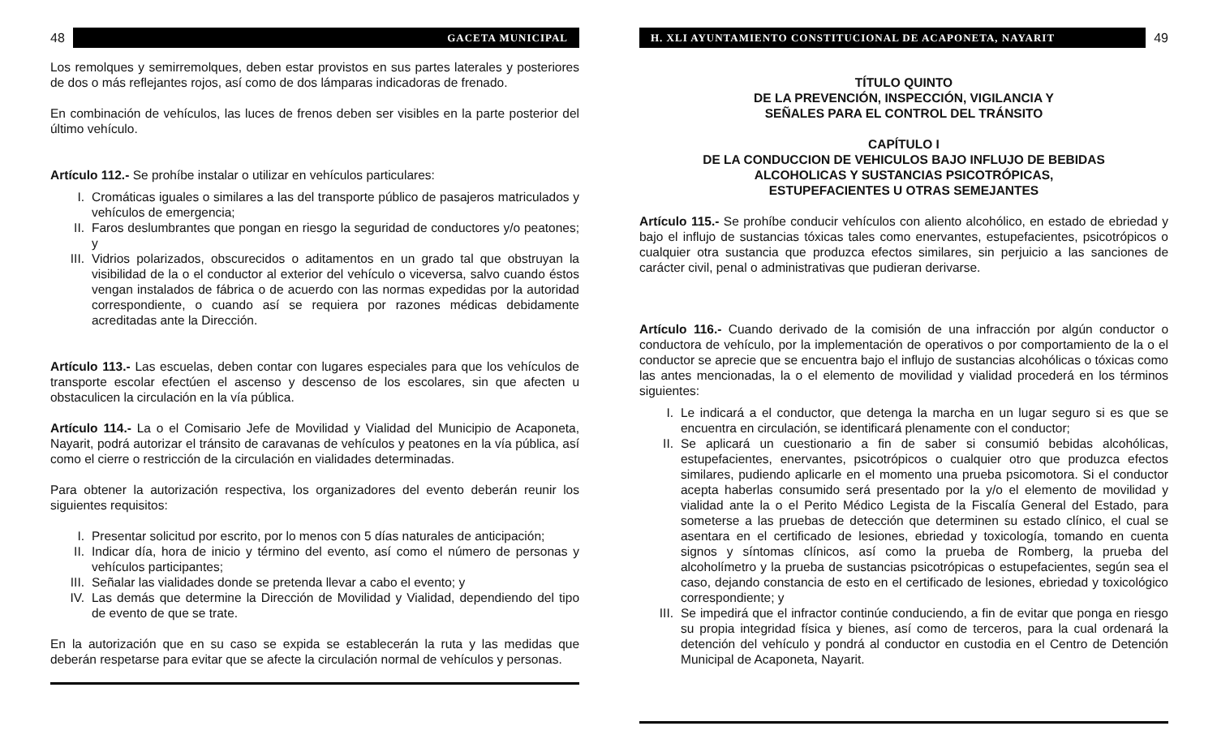48
GACETA MUNICIPAL
Los remolques y semirremolques, deben estar provistos en sus partes laterales y posteriores de dos o más reflejantes rojos, así como de dos lámparas indicadoras de frenado.
En combinación de vehículos, las luces de frenos deben ser visibles en la parte posterior del último vehículo.
Artículo 112.- Se prohíbe instalar o utilizar en vehículos particulares:
I. Cromáticas iguales o similares a las del transporte público de pasajeros matriculados y vehículos de emergencia;
II. Faros deslumbrantes que pongan en riesgo la seguridad de conductores y/o peatones; y
III. Vidrios polarizados, obscurecidos o aditamentos en un grado tal que obstruyan la visibilidad de la o el conductor al exterior del vehículo o viceversa, salvo cuando éstos vengan instalados de fábrica o de acuerdo con las normas expedidas por la autoridad correspondiente, o cuando así se requiera por razones médicas debidamente acreditadas ante la Dirección.
Artículo 113.- Las escuelas, deben contar con lugares especiales para que los vehículos de transporte escolar efectúen el ascenso y descenso de los escolares, sin que afecten u obstaculicen la circulación en la vía pública.
Artículo 114.- La o el Comisario Jefe de Movilidad y Vialidad del Municipio de Acaponeta, Nayarit, podrá autorizar el tránsito de caravanas de vehículos y peatones en la vía pública, así como el cierre o restricción de la circulación en vialidades determinadas.
Para obtener la autorización respectiva, los organizadores del evento deberán reunir los siguientes requisitos:
I. Presentar solicitud por escrito, por lo menos con 5 días naturales de anticipación;
II. Indicar día, hora de inicio y término del evento, así como el número de personas y vehículos participantes;
III. Señalar las vialidades donde se pretenda llevar a cabo el evento; y
IV. Las demás que determine la Dirección de Movilidad y Vialidad, dependiendo del tipo de evento de que se trate.
En la autorización que en su caso se expida se establecerán la ruta y las medidas que deberán respetarse para evitar que se afecte la circulación normal de vehículos y personas.
H. XLI AYUNTAMIENTO CONSTITUCIONAL DE ACAPONETA, NAYARIT
49
TÍTULO QUINTO
DE LA PREVENCIÓN, INSPECCIÓN, VIGILANCIA Y
SEÑALES PARA EL CONTROL DEL TRÁNSITO
CAPÍTULO I
DE LA CONDUCCION DE VEHICULOS BAJO INFLUJO DE BEBIDAS
ALCOHOLICAS Y SUSTANCIAS PSICOTRÓPICAS,
ESTUPEFACIENTES U OTRAS SEMEJANTES
Artículo 115.- Se prohíbe conducir vehículos con aliento alcohólico, en estado de ebriedad y bajo el influjo de sustancias tóxicas tales como enervantes, estupefacientes, psicotrópicos o cualquier otra sustancia que produzca efectos similares, sin perjuicio a las sanciones de carácter civil, penal o administrativas que pudieran derivarse.
Artículo 116.- Cuando derivado de la comisión de una infracción por algún conductor o conductora de vehículo, por la implementación de operativos o por comportamiento de la o el conductor se aprecie que se encuentra bajo el influjo de sustancias alcohólicas o tóxicas como las antes mencionadas, la o el elemento de movilidad y vialidad procederá en los términos siguientes:
I. Le indicará a el conductor, que detenga la marcha en un lugar seguro si es que se encuentra en circulación, se identificará plenamente con el conductor;
II. Se aplicará un cuestionario a fin de saber si consumió bebidas alcohólicas, estupefacientes, enervantes, psicotrópicos o cualquier otro que produzca efectos similares, pudiendo aplicarle en el momento una prueba psicomotora. Si el conductor acepta haberlas consumido será presentado por la y/o el elemento de movilidad y vialidad ante la o el Perito Médico Legista de la Fiscalía General del Estado, para someterse a las pruebas de detección que determinen su estado clínico, el cual se asentara en el certificado de lesiones, ebriedad y toxicología, tomando en cuenta signos y síntomas clínicos, así como la prueba de Romberg, la prueba del alcoholímetro y la prueba de sustancias psicotrópicas o estupefacientes, según sea el caso, dejando constancia de esto en el certificado de lesiones, ebriedad y toxicológico correspondiente; y
III. Se impedirá que el infractor continúe conduciendo, a fin de evitar que ponga en riesgo su propia integridad física y bienes, así como de terceros, para la cual ordenará la detención del vehículo y pondrá al conductor en custodia en el Centro de Detención Municipal de Acaponeta, Nayarit.